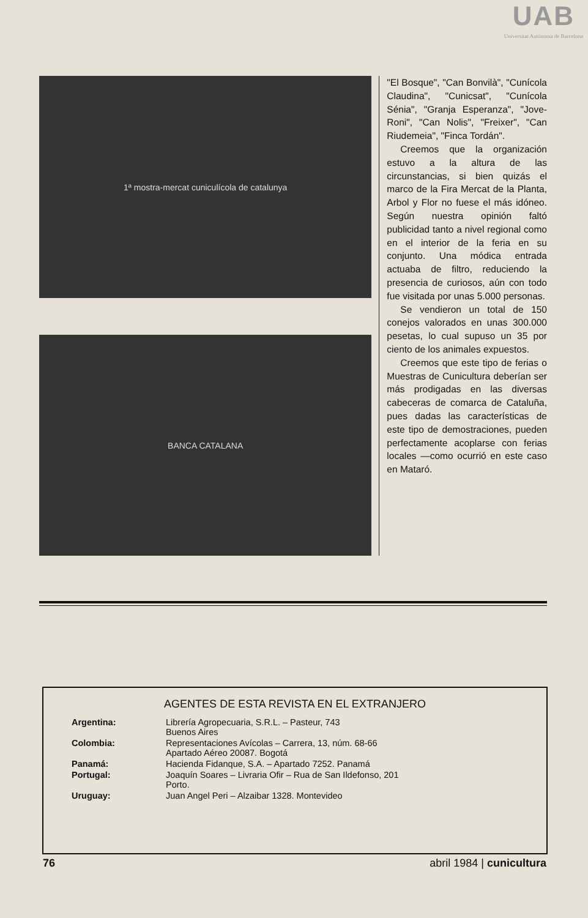UAB
Universitat Autònoma de Barcelona
1ª mostra-mercat cuniculícola de catalunya
BANCA CATALANA
"El Bosque", "Can Bonvilà", "Cunícola Claudina", "Cunicsat", "Cunícola Sénia", "Granja Esperanza", "Jove-Roni", "Can Nolis", "Freixer", "Can Riudemeia", "Finca Tordán".
Creemos que la organización estuvo a la altura de las circunstancias, si bien quizás el marco de la Fira Mercat de la Planta, Arbol y Flor no fuese el más idóneo. Según nuestra opinión faltó publicidad tanto a nivel regional como en el interior de la feria en su conjunto. Una módica entrada actuaba de filtro, reduciendo la presencia de curiosos, aún con todo fue visitada por unas 5.000 personas.
Se vendieron un total de 150 conejos valorados en unas 300.000 pesetas, lo cual supuso un 35 por ciento de los animales expuestos.
Creemos que este tipo de ferias o Muestras de Cunicultura deberían ser más prodigadas en las diversas cabeceras de comarca de Cataluña, pues dadas las características de este tipo de demostraciones, pueden perfectamente acoplarse con ferias locales —como ocurrió en este caso en Mataró.
AGENTES DE ESTA REVISTA EN EL EXTRANJERO
| Argentina: | Librería Agropecuaria, S.R.L. – Pasteur, 743 Buenos Aires |
| Colombia: | Representaciones Avícolas – Carrera, 13, núm. 68-66 Apartado Aéreo 20087. Bogotá |
| Panamá: | Hacienda Fidanque, S.A. – Apartado 7252. Panamá |
| Portugal: | Joaquín Soares – Livraria Ofir – Rua de San Ildefonso, 201 Porto. |
| Uruguay: | Juan Angel Peri – Alzaibar 1328. Montevideo |
76 abril 1984 | cunicultura